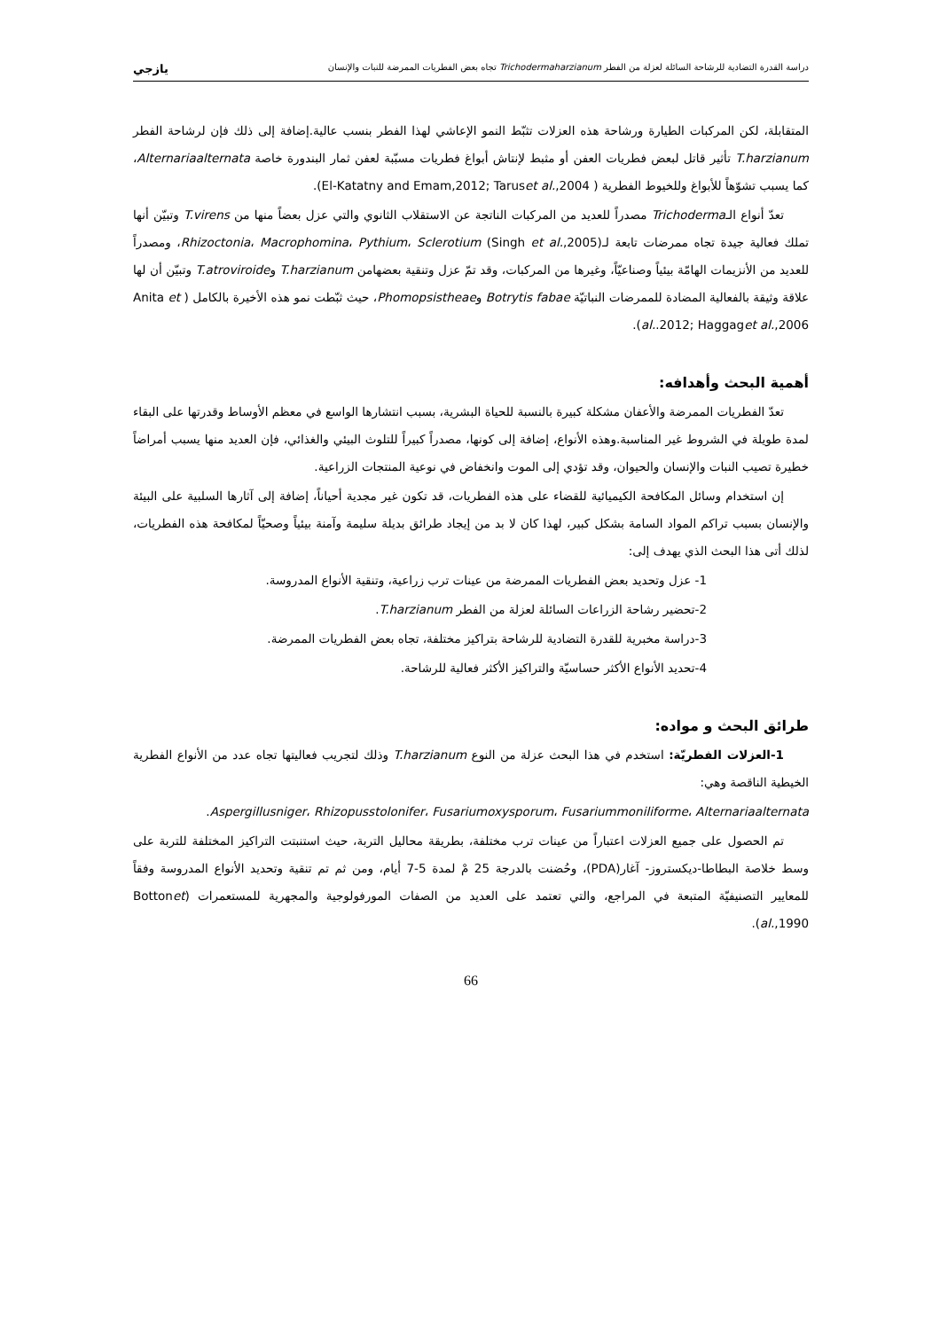دراسة القدرة التضادية للرشاحة السائلة لعزلة من الفطر Trichodermaharzianum تجاه بعض الفطريات الممرضة للنبات والإنسان يازجي
المتقابلة، لكن المركبات الطيارة ورشاحة هذه العزلات تثبّط النمو الإعاشي لهذا الفطر بنسب عالية.إضافة إلى ذلك فإن لرشاحة الفطر T.harzianum تأثير قاتل لبعض فطريات العفن أو مثبط لإنتاش أبواغ فطريات مسبّبة لعفن ثمار البندورة خاصة Alternariaalternata، كما يسبب تشوّهاً للأبواغ وللخيوط الفطرية ( El-Katatny and Emam,2012; Taruset al.,2004).
تعدّ أنواع الـTrichoderma مصدراً للعديد من المركبات الناتجة عن الاستقلاب الثانوي والتي عزل بعضاً منها من T.virens وتبيّن أنها تملك فعالية جيدة تجاه ممرضات تابعة لـRhizoctonia، Macrophomina، Pythium، Sclerotium (Singh et al.,2005)، ومصدراً للعديد من الأنزيمات الهامّة بيئياً وصناعيّاً، وغيرها من المركبات، وقد تمّ عزل وتنقية بعضهامن T.harzianum وT.atroviroide وتبيّن أن لها علاقة وثيقة بالفعالية المضادة للممرضات النباتيّة Botrytis fabae وPhomopsistheae، حيث ثبّطت نمو هذه الأخيرة بالكامل ( Anita et al..2012; Haggaget al.,2006).
أهمية البحث وأهدافه:
تعدّ الفطريات الممرضة والأعفان مشكلة كبيرة بالنسبة للحياة البشرية، بسبب انتشارها الواسع في معظم الأوساط وقدرتها على البقاء لمدة طويلة في الشروط غير المناسبة.وهذه الأنواع، إضافة إلى كونها، مصدراً كبيراً للتلوث البيئي والغذائي، فإن العديد منها يسبب أمراضاً خطيرة تصيب النبات والإنسان والحيوان، وقد تؤدي إلى الموت وانخفاض في نوعية المنتجات الزراعية.
إن استخدام وسائل المكافحة الكيميائية للقضاء على هذه الفطريات، قد تكون غير مجدية أحياناً، إضافة إلى آثارها السلبية على البيئة والإنسان بسبب تراكم المواد السامة بشكل كبير، لهذا كان لا بد من إيجاد طرائق بديلة سليمة وآمنة بيئياً وصحيّاً لمكافحة هذه الفطريات، لذلك أتى هذا البحث الذي يهدف إلى:
1- عزل وتحديد بعض الفطريات الممرضة من عينات ترب زراعية، وتنقية الأنواع المدروسة.
2-تحضير رشاحة الزراعات السائلة لعزلة من الفطر T.harzianum.
3-دراسة مخبرية للقدرة التضادية للرشاحة بتراكيز مختلفة، تجاه بعض الفطريات الممرضة.
4-تحديد الأنواع الأكثر حساسيّة والتراكيز الأكثر فعالية للرشاحة.
طرائق البحث و مواده:
1-العزلات الفطريّة: استخدم في هذا البحث عزلة من النوع T.harzianum وذلك لتجريب فعاليتها تجاه عدد من الأنواع الفطرية الخيطية الناقصة وهي:
Aspergillusniger، Rhizopusstolonifer، Fusariumoxysporum، Fusariummoniliforme، Alternariaalternata.
تم الحصول على جميع العزلات اعتباراً من عينات ترب مختلفة، بطريقة محاليل التربة، حيث استنبتت التراكيز المختلفة للتربة على وسط خلاصة البطاطا-ديكستروز- آغار(PDA)، وحُضنت بالدرجة 25 مْ لمدة 5-7 أيام، ومن ثم تم تنقية وتحديد الأنواع المدروسة وفقاً للمعايير التصنيفيّة المتبعة في المراجع، والتي تعتمد على العديد من الصفات المورفولوجية والمجهرية للمستعمرات (Bottonet al.,1990).
66